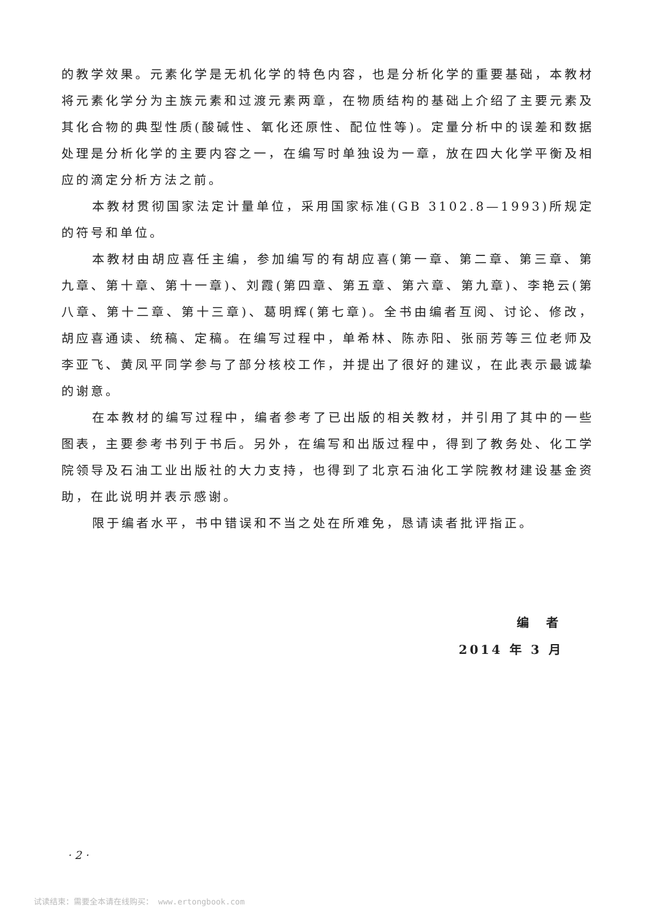的教学效果。元素化学是无机化学的特色内容，也是分析化学的重要基础，本教材将元素化学分为主族元素和过渡元素两章，在物质结构的基础上介绍了主要元素及其化合物的典型性质(酸碱性、氧化还原性、配位性等)。定量分析中的误差和数据处理是分析化学的主要内容之一，在编写时单独设为一章，放在四大化学平衡及相应的滴定分析方法之前。
本教材贯彻国家法定计量单位，采用国家标准(GB 3102.8—1993)所规定的符号和单位。
本教材由胡应喜任主编，参加编写的有胡应喜(第一章、第二章、第三章、第九章、第十章、第十一章)、刘霞(第四章、第五章、第六章、第九章)、李艳云(第八章、第十二章、第十三章)、葛明辉(第七章)。全书由编者互阅、讨论、修改，胡应喜通读、统稿、定稿。在编写过程中，单希林、陈赤阳、张丽芳等三位老师及李亚飞、黄凤平同学参与了部分核校工作，并提出了很好的建议，在此表示最诚挚的谢意。
在本教材的编写过程中，编者参考了已出版的相关教材，并引用了其中的一些图表，主要参考书列于书后。另外，在编写和出版过程中，得到了教务处、化工学院领导及石油工业出版社的大力支持，也得到了北京石油化工学院教材建设基金资助，在此说明并表示感谢。
限于编者水平，书中错误和不当之处在所难免，恳请读者批评指正。
编　者
2014 年 3 月
· 2 ·
试读结束：需要全本请在线购买： www.ertongbook.com